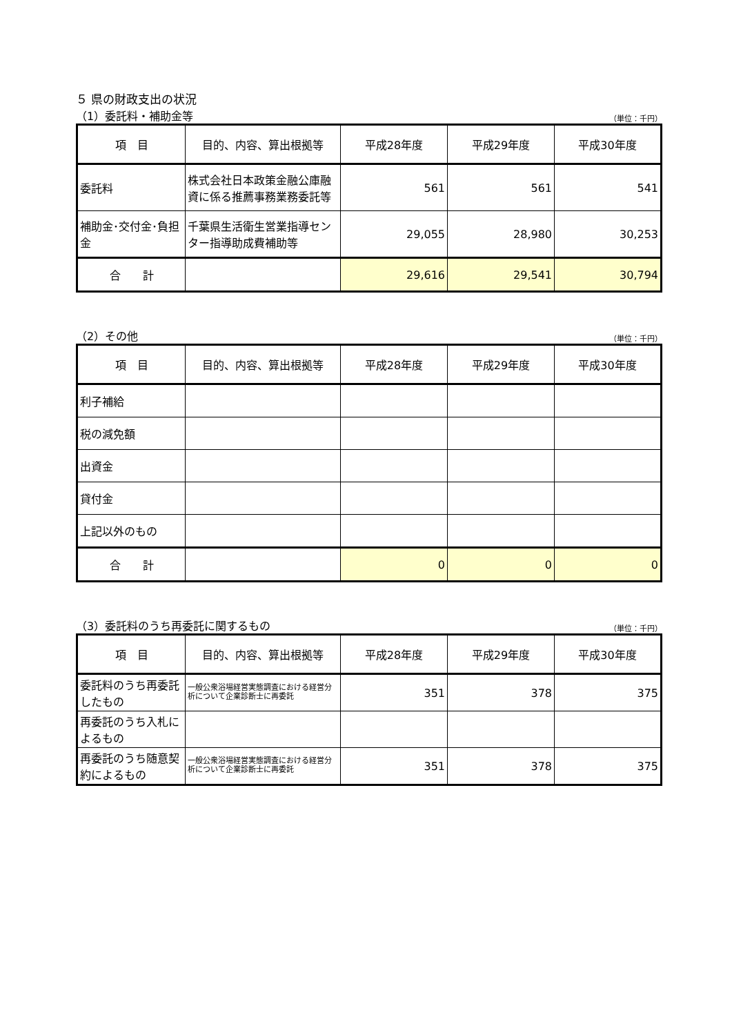５ 県の財政支出の状況
（1）委託料・補助金等 （単位：千円）
| 項 目 | 目的、内容、算出根拠等 | 平成28年度 | 平成29年度 | 平成30年度 |
| --- | --- | --- | --- | --- |
| 委託料 | 株式会社日本政策金融公庫融資に係る推薦事務業務委託等 | 561 | 561 | 541 |
| 補助金･交付金･負担金 | 千葉県生活衛生営業指導センター指導助成費補助等 | 29,055 | 28,980 | 30,253 |
| 合 計 | | 29,616 | 29,541 | 30,794 |
（2）その他 （単位：千円）
| 項 目 | 目的、内容、算出根拠等 | 平成28年度 | 平成29年度 | 平成30年度 |
| --- | --- | --- | --- | --- |
| 利子補給 | | | | |
| 税の減免額 | | | | |
| 出資金 | | | | |
| 貸付金 | | | | |
| 上記以外のもの | | | | |
| 合 計 | | 0 | 0 | 0 |
（3）委託料のうち再委託に関するもの （単位：千円）
| 項 目 | 目的、内容、算出根拠等 | 平成28年度 | 平成29年度 | 平成30年度 |
| --- | --- | --- | --- | --- |
| 委託料のうち再委託したもの | 一般公衆浴場経営実態調査における経営分析について企業診断士に再委託 | 351 | 378 | 375 |
| 再委託のうち入札によるもの | | | | |
| 再委託のうち随意契約によるもの | 一般公衆浴場経営実態調査における経営分析について企業診断士に再委託 | 351 | 378 | 375 |